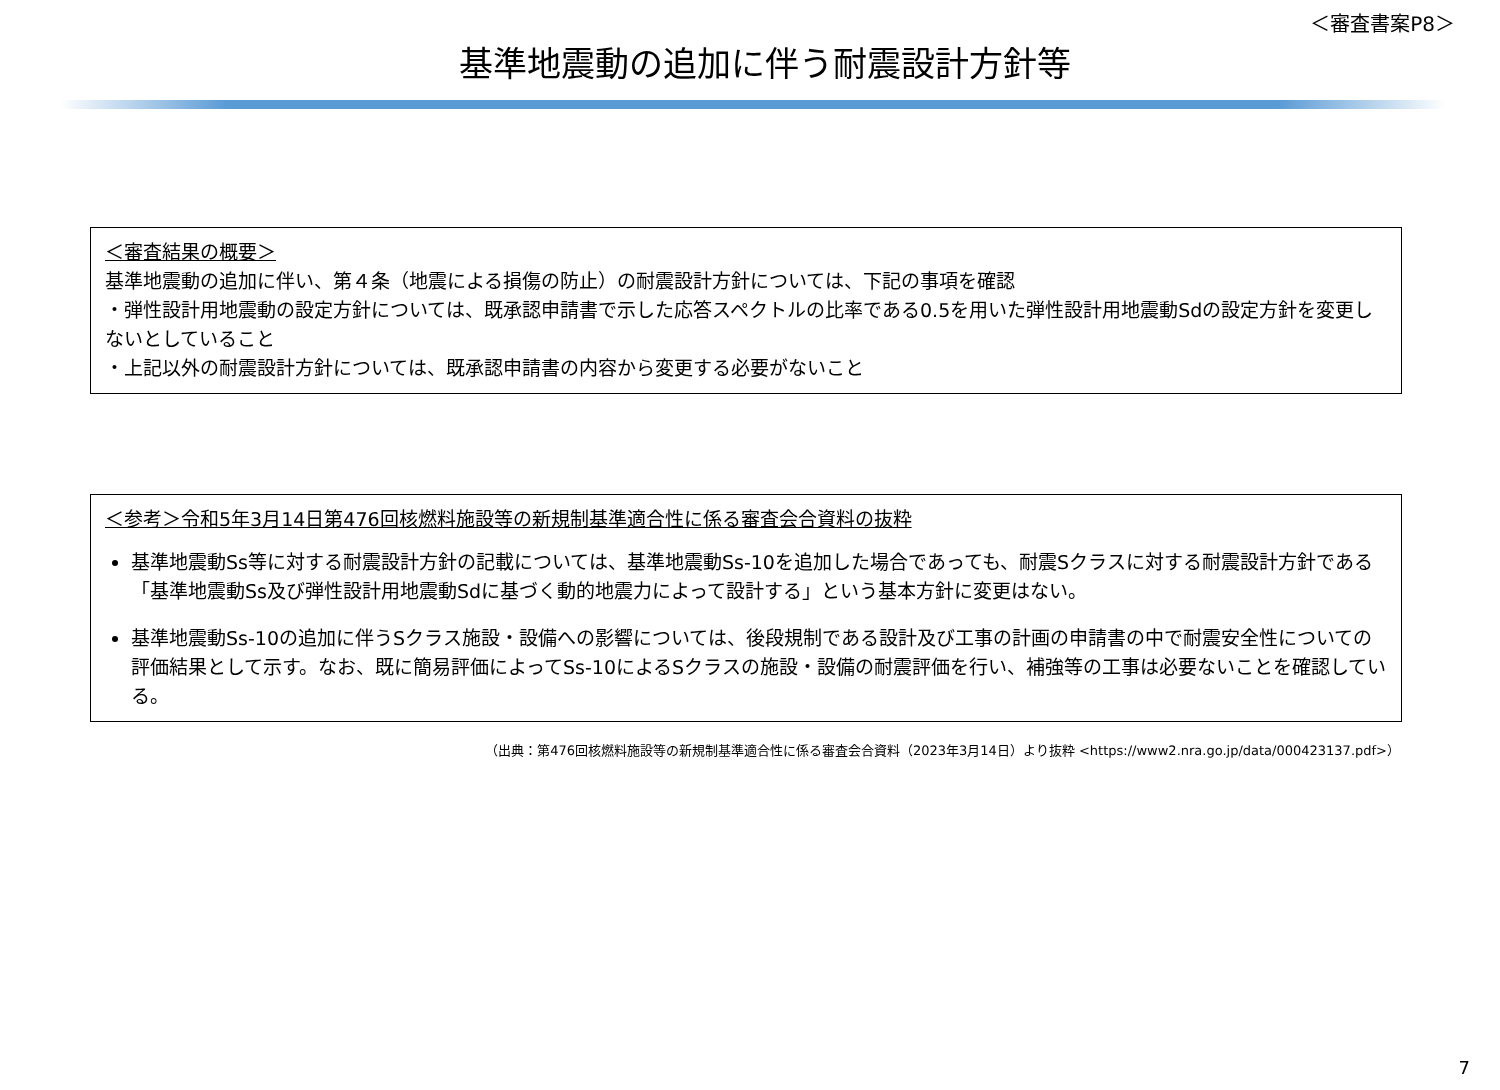＜審査書案P8＞
基準地震動の追加に伴う耐震設計方針等
＜審査結果の概要＞
基準地震動の追加に伴い、第４条（地震による損傷の防止）の耐震設計方針については、下記の事項を確認
・弾性設計用地震動の設定方針については、既承認申請書で示した応答スペクトルの比率である0.5を用いた弾性設計用地震動Sdの設定方針を変更しないとしていること
・上記以外の耐震設計方針については、既承認申請書の内容から変更する必要がないこと
＜参考＞令和5年3月14日第476回核燃料施設等の新規制基準適合性に係る審査会合資料の抜粋
基準地震動Ss等に対する耐震設計方針の記載については、基準地震動Ss-10を追加した場合であっても、耐震Sクラスに対する耐震設計方針である「基準地震動Ss及び弾性設計用地震動Sdに基づく動的地震力によって設計する」という基本方針に変更はない。
基準地震動Ss-10の追加に伴うSクラス施設・設備への影響については、後段規制である設計及び工事の計画の申請書の中で耐震安全性についての評価結果として示す。なお、既に簡易評価によってSs-10によるSクラスの施設・設備の耐震評価を行い、補強等の工事は必要ないことを確認している。
（出典：第476回核燃料施設等の新規制基準適合性に係る審査会合資料（2023年3月14日）より抜粋 <https://www2.nra.go.jp/data/000423137.pdf>）
7